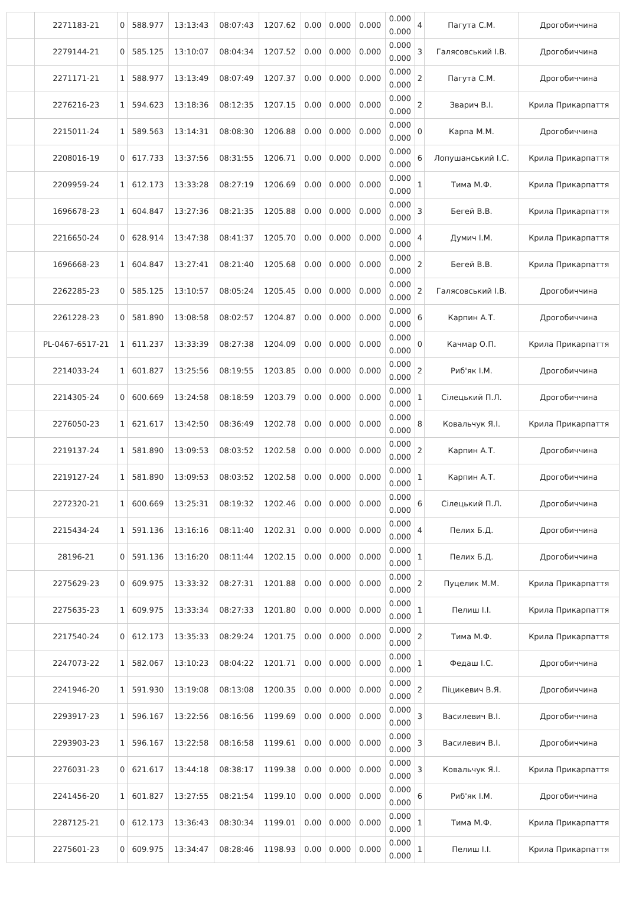| | 2271183-21 | 0 | 588.977 | 13:13:43 | 08:07:43 | 1207.62 | 0.00 | 0.000 | 0.000 | 0.000 0.000 | 4 | Пагута С.М. | Дрогобиччина |
| | 2279144-21 | 0 | 585.125 | 13:10:07 | 08:04:34 | 1207.52 | 0.00 | 0.000 | 0.000 | 0.000 0.000 | 3 | Галясовський І.В. | Дрогобиччина |
| | 2271171-21 | 1 | 588.977 | 13:13:49 | 08:07:49 | 1207.37 | 0.00 | 0.000 | 0.000 | 0.000 0.000 | 2 | Пагута С.М. | Дрогобиччина |
| | 2276216-23 | 1 | 594.623 | 13:18:36 | 08:12:35 | 1207.15 | 0.00 | 0.000 | 0.000 | 0.000 0.000 | 2 | Зварич В.І. | Крила Прикарпаття |
| | 2215011-24 | 1 | 589.563 | 13:14:31 | 08:08:30 | 1206.88 | 0.00 | 0.000 | 0.000 | 0.000 0.000 | 0 | Карпа М.М. | Дрогобиччина |
| | 2208016-19 | 0 | 617.733 | 13:37:56 | 08:31:55 | 1206.71 | 0.00 | 0.000 | 0.000 | 0.000 0.000 | 6 | Лопушанський І.С. | Крила Прикарпаття |
| | 2209959-24 | 1 | 612.173 | 13:33:28 | 08:27:19 | 1206.69 | 0.00 | 0.000 | 0.000 | 0.000 0.000 | 1 | Тима М.Ф. | Крила Прикарпаття |
| | 1696678-23 | 1 | 604.847 | 13:27:36 | 08:21:35 | 1205.88 | 0.00 | 0.000 | 0.000 | 0.000 0.000 | 3 | Бегей В.В. | Крила Прикарпаття |
| | 2216650-24 | 0 | 628.914 | 13:47:38 | 08:41:37 | 1205.70 | 0.00 | 0.000 | 0.000 | 0.000 0.000 | 4 | Думич І.М. | Крила Прикарпаття |
| | 1696668-23 | 1 | 604.847 | 13:27:41 | 08:21:40 | 1205.68 | 0.00 | 0.000 | 0.000 | 0.000 0.000 | 2 | Бегей В.В. | Крила Прикарпаття |
| | 2262285-23 | 0 | 585.125 | 13:10:57 | 08:05:24 | 1205.45 | 0.00 | 0.000 | 0.000 | 0.000 0.000 | 2 | Галясовський І.В. | Дрогобиччина |
| | 2261228-23 | 0 | 581.890 | 13:08:58 | 08:02:57 | 1204.87 | 0.00 | 0.000 | 0.000 | 0.000 0.000 | 6 | Карпин А.Т. | Дрогобиччина |
| | PL-0467-6517-21 | 1 | 611.237 | 13:33:39 | 08:27:38 | 1204.09 | 0.00 | 0.000 | 0.000 | 0.000 0.000 | 0 | Качмар О.П. | Крила Прикарпаття |
| | 2214033-24 | 1 | 601.827 | 13:25:56 | 08:19:55 | 1203.85 | 0.00 | 0.000 | 0.000 | 0.000 0.000 | 2 | Риб'як І.М. | Дрогобиччина |
| | 2214305-24 | 0 | 600.669 | 13:24:58 | 08:18:59 | 1203.79 | 0.00 | 0.000 | 0.000 | 0.000 0.000 | 1 | Сілецький П.Л. | Дрогобиччина |
| | 2276050-23 | 1 | 621.617 | 13:42:50 | 08:36:49 | 1202.78 | 0.00 | 0.000 | 0.000 | 0.000 0.000 | 8 | Ковальчук Я.І. | Крила Прикарпаття |
| | 2219137-24 | 1 | 581.890 | 13:09:53 | 08:03:52 | 1202.58 | 0.00 | 0.000 | 0.000 | 0.000 0.000 | 2 | Карпин А.Т. | Дрогобиччина |
| | 2219127-24 | 1 | 581.890 | 13:09:53 | 08:03:52 | 1202.58 | 0.00 | 0.000 | 0.000 | 0.000 0.000 | 1 | Карпин А.Т. | Дрогобиччина |
| | 2272320-21 | 1 | 600.669 | 13:25:31 | 08:19:32 | 1202.46 | 0.00 | 0.000 | 0.000 | 0.000 0.000 | 6 | Сілецький П.Л. | Дрогобиччина |
| | 2215434-24 | 1 | 591.136 | 13:16:16 | 08:11:40 | 1202.31 | 0.00 | 0.000 | 0.000 | 0.000 0.000 | 4 | Пелих Б.Д. | Дрогобиччина |
| | 28196-21 | 0 | 591.136 | 13:16:20 | 08:11:44 | 1202.15 | 0.00 | 0.000 | 0.000 | 0.000 0.000 | 1 | Пелих Б.Д. | Дрогобиччина |
| | 2275629-23 | 0 | 609.975 | 13:33:32 | 08:27:31 | 1201.88 | 0.00 | 0.000 | 0.000 | 0.000 0.000 | 2 | Пуцелик М.М. | Крила Прикарпаття |
| | 2275635-23 | 1 | 609.975 | 13:33:34 | 08:27:33 | 1201.80 | 0.00 | 0.000 | 0.000 | 0.000 0.000 | 1 | Пелиш І.І. | Крила Прикарпаття |
| | 2217540-24 | 0 | 612.173 | 13:35:33 | 08:29:24 | 1201.75 | 0.00 | 0.000 | 0.000 | 0.000 0.000 | 2 | Тима М.Ф. | Крила Прикарпаття |
| | 2247073-22 | 1 | 582.067 | 13:10:23 | 08:04:22 | 1201.71 | 0.00 | 0.000 | 0.000 | 0.000 0.000 | 1 | Федаш І.С. | Дрогобиччина |
| | 2241946-20 | 1 | 591.930 | 13:19:08 | 08:13:08 | 1200.35 | 0.00 | 0.000 | 0.000 | 0.000 0.000 | 2 | Піцикевич В.Я. | Дрогобиччина |
| | 2293917-23 | 1 | 596.167 | 13:22:56 | 08:16:56 | 1199.69 | 0.00 | 0.000 | 0.000 | 0.000 0.000 | 3 | Василевич В.І. | Дрогобиччина |
| | 2293903-23 | 1 | 596.167 | 13:22:58 | 08:16:58 | 1199.61 | 0.00 | 0.000 | 0.000 | 0.000 0.000 | 3 | Василевич В.І. | Дрогобиччина |
| | 2276031-23 | 0 | 621.617 | 13:44:18 | 08:38:17 | 1199.38 | 0.00 | 0.000 | 0.000 | 0.000 0.000 | 3 | Ковальчук Я.І. | Крила Прикарпаття |
| | 2241456-20 | 1 | 601.827 | 13:27:55 | 08:21:54 | 1199.10 | 0.00 | 0.000 | 0.000 | 0.000 0.000 | 6 | Риб'як І.М. | Дрогобиччина |
| | 2287125-21 | 0 | 612.173 | 13:36:43 | 08:30:34 | 1199.01 | 0.00 | 0.000 | 0.000 | 0.000 0.000 | 1 | Тима М.Ф. | Крила Прикарпаття |
| | 2275601-23 | 0 | 609.975 | 13:34:47 | 08:28:46 | 1198.93 | 0.00 | 0.000 | 0.000 | 0.000 0.000 | 1 | Пелиш І.І. | Крила Прикарпаття |